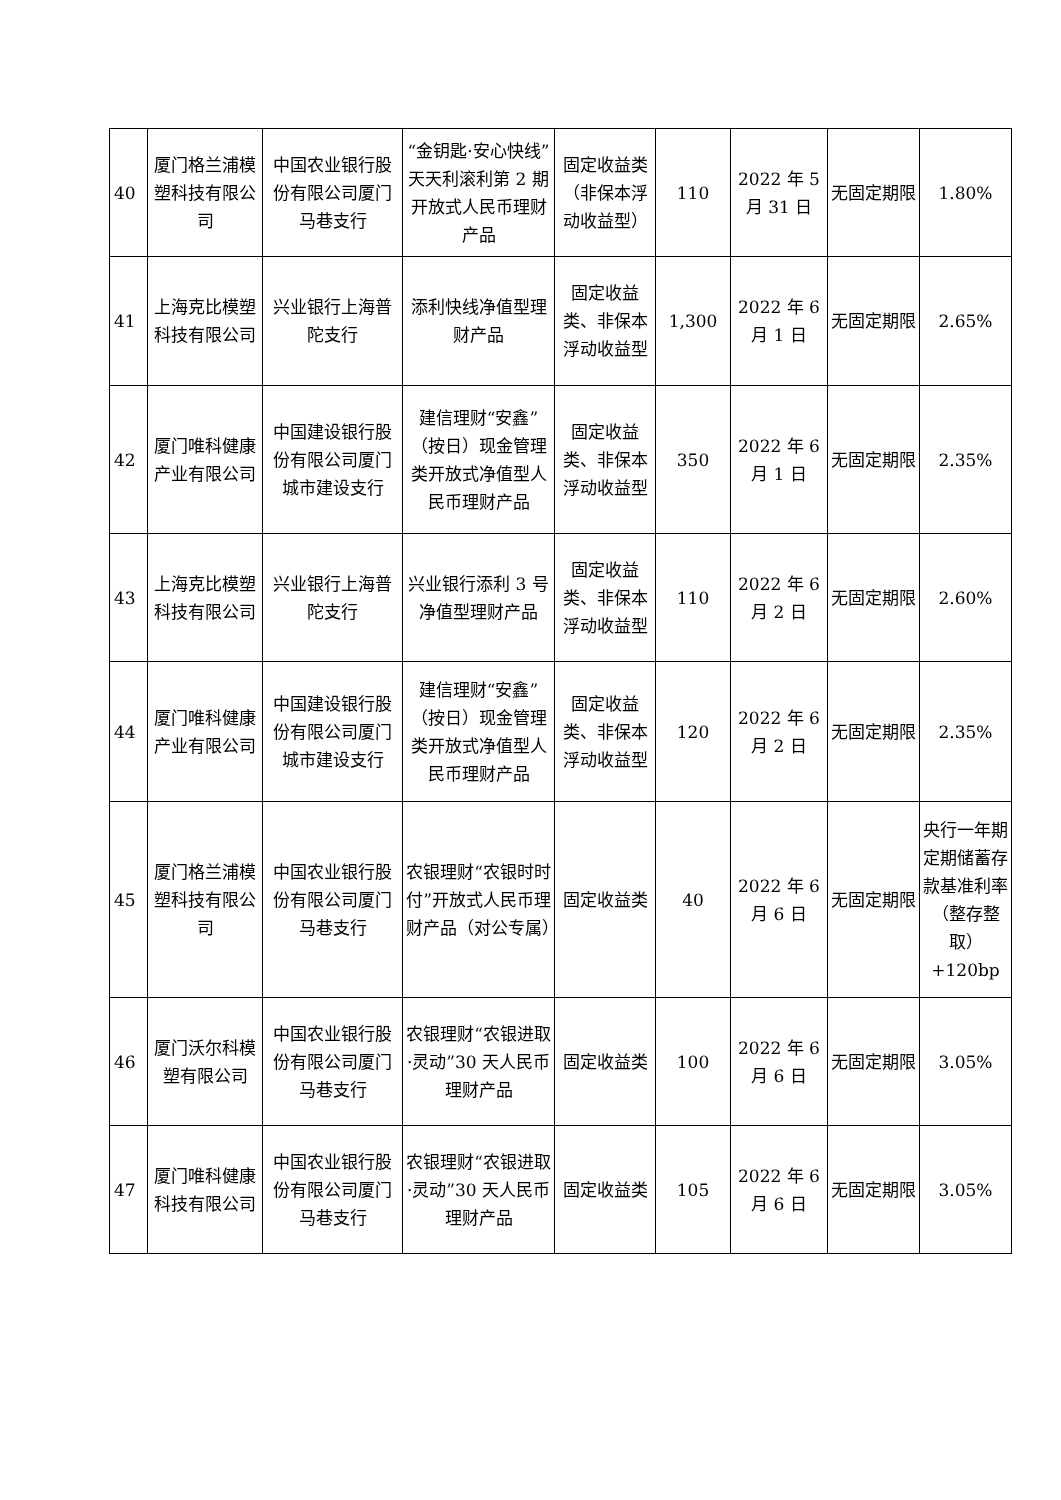| 40 | 厦门格兰浦模塑科技有限公司 | 中国农业银行股份有限公司厦门马巷支行 | “金钥匙·安心快线”天天利滚利第 2 期开放式人民币理财产品 | 固定收益类（非保本浮动收益型） | 110 | 2022 年 5 月 31 日 | 无固定期限 | 1.80% |
| 41 | 上海克比模塑科技有限公司 | 兴业银行上海普陀支行 | 添利快线净值型理财产品 | 固定收益类、非保本浮动收益型 | 1,300 | 2022 年 6 月 1 日 | 无固定期限 | 2.65% |
| 42 | 厦门唯科健康产业有限公司 | 中国建设银行股份有限公司厦门城市建设支行 | 建信理财“安鑫”（按日）现金管理类开放式净值型人民币理财产品 | 固定收益类、非保本浮动收益型 | 350 | 2022 年 6 月 1 日 | 无固定期限 | 2.35% |
| 43 | 上海克比模塑科技有限公司 | 兴业银行上海普陀支行 | 兴业银行添利 3 号净值型理财产品 | 固定收益类、非保本浮动收益型 | 110 | 2022 年 6 月 2 日 | 无固定期限 | 2.60% |
| 44 | 厦门唯科健康产业有限公司 | 中国建设银行股份有限公司厦门城市建设支行 | 建信理财“安鑫”（按日）现金管理类开放式净值型人民币理财产品 | 固定收益类、非保本浮动收益型 | 120 | 2022 年 6 月 2 日 | 无固定期限 | 2.35% |
| 45 | 厦门格兰浦模塑科技有限公司 | 中国农业银行股份有限公司厦门马巷支行 | 农银理财“农银时时付”开放式人民币理财产品（对公专属） | 固定收益类 | 40 | 2022 年 6 月 6 日 | 无固定期限 | 央行一年期定期储蓄存款基准利率（整存整取）+120bp |
| 46 | 厦门沃尔科模塑有限公司 | 中国农业银行股份有限公司厦门马巷支行 | 农银理财“农银进取·灵动”30 天人民币理财产品 | 固定收益类 | 100 | 2022 年 6 月 6 日 | 无固定期限 | 3.05% |
| 47 | 厦门唯科健康科技有限公司 | 中国农业银行股份有限公司厦门马巷支行 | 农银理财“农银进取·灵动”30 天人民币理财产品 | 固定收益类 | 105 | 2022 年 6 月 6 日 | 无固定期限 | 3.05% |